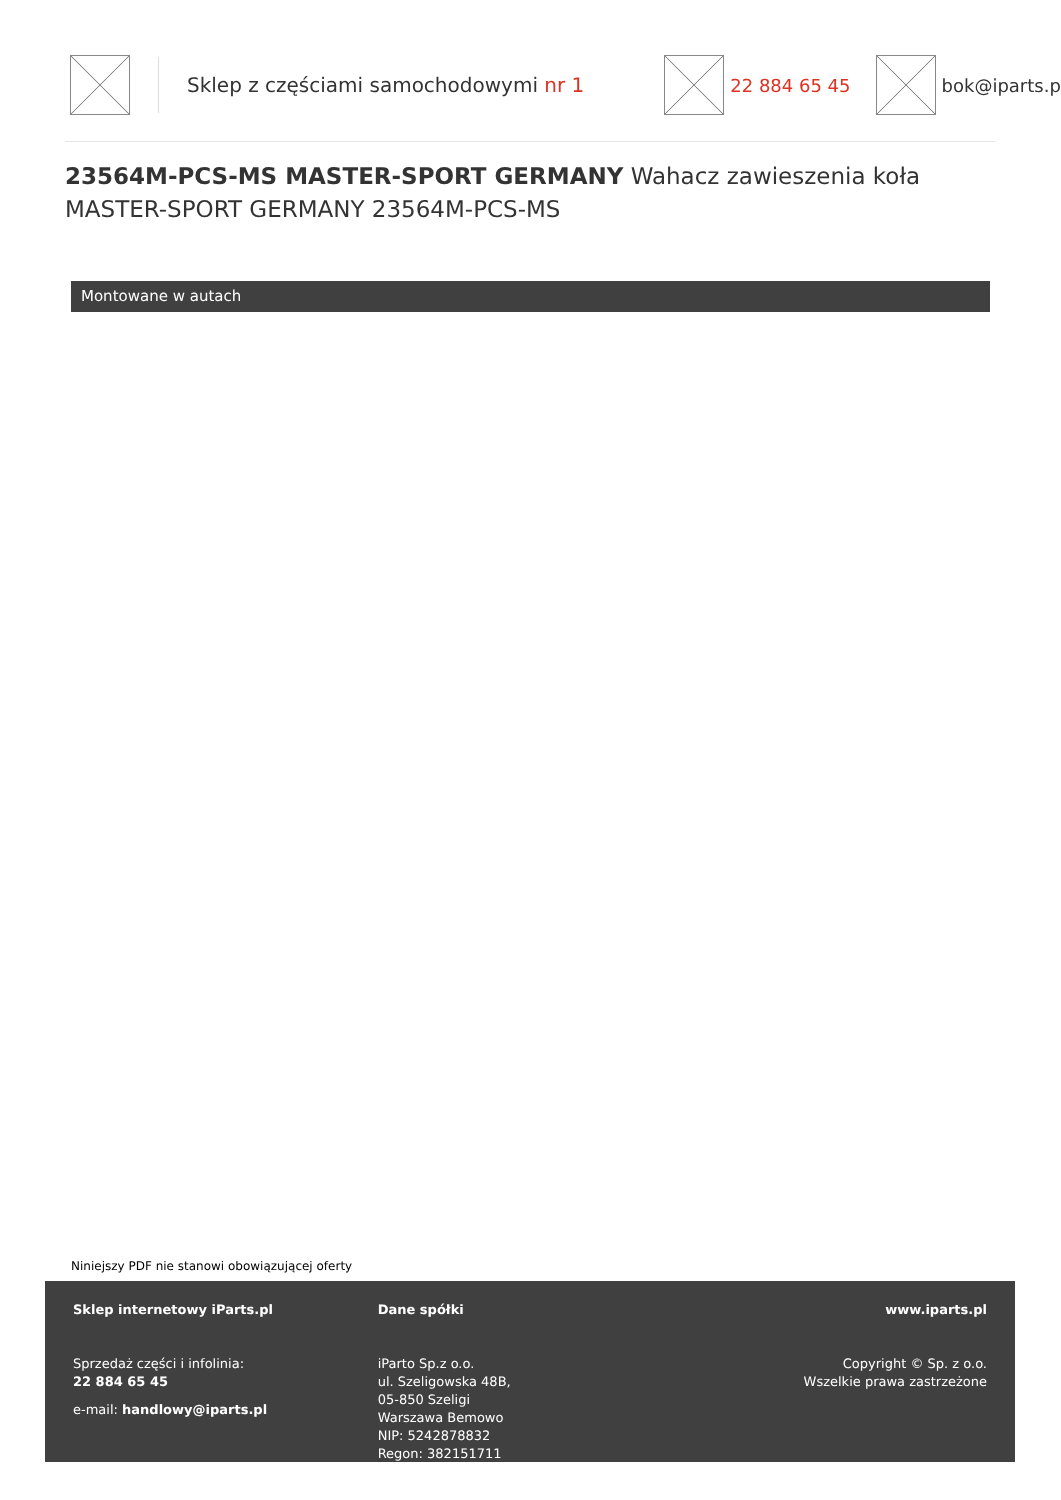Sklep z częściami samochodowymi nr 1
22 884 65 45 bok@iparts.pl
23564M-PCS-MS MASTER-SPORT GERMANY Wahacz zawieszenia koła MASTER-SPORT GERMANY 23564M-PCS-MS
Montowane w autach
Niniejszy PDF nie stanowi obowiązującej oferty
Sklep internetowy iParts.pl
Sprzedaż części i infolinia:
22 884 65 45
e-mail: handlowy@iparts.pl
Dane spółki
iParto Sp.z o.o.
ul. Szeligowska 48B,
05-850 Szeligi
Warszawa Bemowo
NIP: 5242878832
Regon: 382151711
www.iparts.pl
Copyright © Sp. z o.o.
Wszelkie prawa zastrzeżone